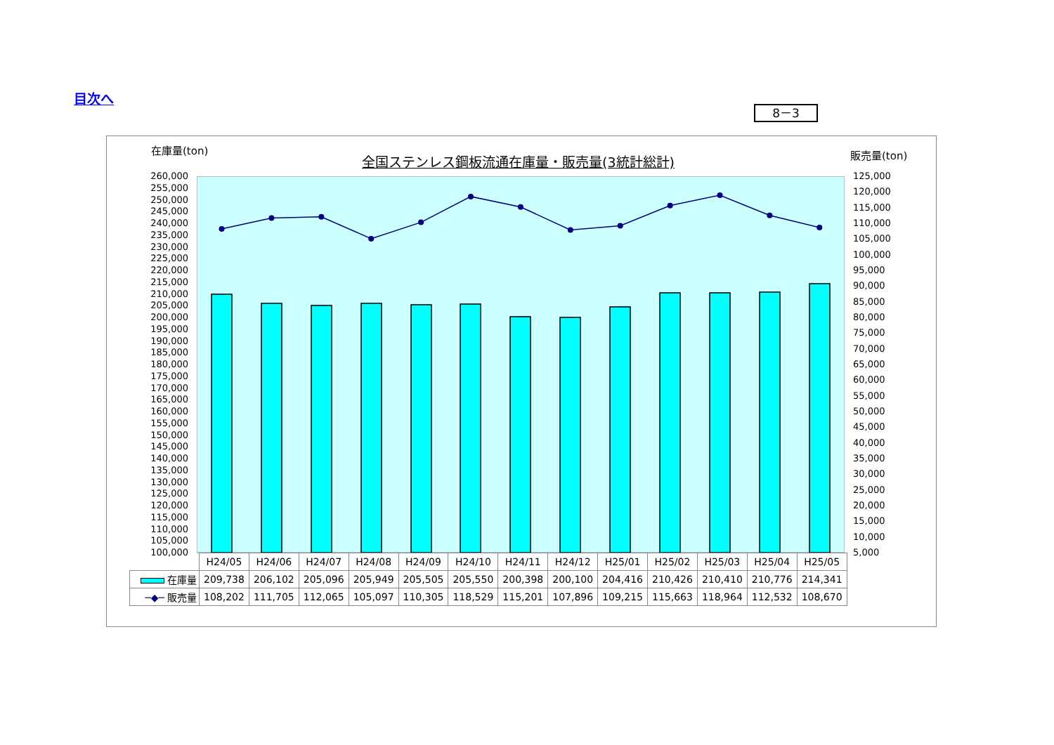目次へ
8－3
在庫量(ton) 販売量(ton)
全国ステンレス鋼板流通在庫量・販売量(3統計総計)
260,000
255,000
250,000
245,000
240,000
235,000
230,000
225,000
220,000
215,000
210,000
205,000
200,000
195,000
190,000
185,000
180,000
175,000
170,000
165,000
160,000
155,000
150,000
145,000
140,000
135,000
130,000
125,000
120,000
115,000
110,000
105,000
100,000
125,000
120,000
115,000
110,000
105,000
100,000
95,000
90,000
85,000
80,000
75,000
70,000
65,000
60,000
55,000
50,000
45,000
40,000
35,000
30,000
25,000
20,000
15,000
10,000
5,000
| | H24/05 | H24/06 | H24/07 | H24/08 | H24/09 | H24/10 | H24/11 | H24/12 | H25/01 | H25/02 | H25/03 | H25/04 | H25/05 |
| --- | --- | --- | --- | --- | --- | --- | --- | --- | --- | --- | --- | --- | --- |
| 在庫量 | 209,738 | 206,102 | 205,096 | 205,949 | 205,505 | 205,550 | 200,398 | 200,100 | 204,416 | 210,426 | 210,410 | 210,776 | 214,341 |
| ─◆─ 販売量 | 108,202 | 111,705 | 112,065 | 105,097 | 110,305 | 118,529 | 115,201 | 107,896 | 109,215 | 115,663 | 118,964 | 112,532 | 108,670 |